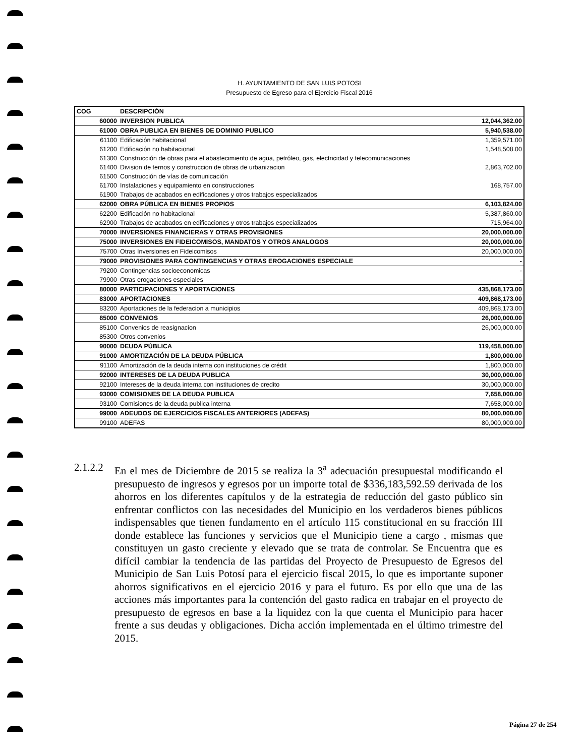H. AYUNTAMIENTO DE SAN LUIS POTOSI
Presupuesto de Egreso para el Ejercicio Fiscal 2016
| COG | DESCRIPCIÓN | |
| --- | --- | --- |
| 60000 | INVERSION PUBLICA | 12,044,362.00 |
| 61000 | OBRA PUBLICA EN BIENES DE DOMINIO PUBLICO | 5,940,538.00 |
| 61100 | Edificación habitacional | 1,359,571.00 |
| 61200 | Edificación no habitacional | 1,548,508.00 |
| 61300 | Construcción de obras para el abastecimiento de agua, petróleo, gas, electricidad y telecomunicaciones | |
| 61400 | Division de ternos y construccion de obras de urbanizacion | 2,863,702.00 |
| 61500 | Construcción de vías de comunicación | |
| 61700 | Instalaciones y equipamiento en construcciones | 168,757.00 |
| 61900 | Trabajos de acabados en edificaciones y otros trabajos especializados | |
| 62000 | OBRA PÚBLICA EN BIENES PROPIOS | 6,103,824.00 |
| 62200 | Edificación no habitacional | 5,387,860.00 |
| 62900 | Trabajos de acabados en edificaciones y otros trabajos especializados | 715,964.00 |
| 70000 | INVERSIONES FINANCIERAS Y OTRAS PROVISIONES | 20,000,000.00 |
| 75000 | INVERSIONES EN FIDEICOMISOS, MANDATOS Y OTROS ANALOGOS | 20,000,000.00 |
| 75700 | Otras Inversiones en Fideicomisos | 20,000,000.00 |
| 79000 | PROVISIONES PARA CONTINGENCIAS Y OTRAS EROGACIONES ESPECIALE | - |
| 79200 | Contingencias socioeconomicas | - |
| 79900 | Otras erogaciones especiales | - |
| 80000 | PARTICIPACIONES Y APORTACIONES | 435,868,173.00 |
| 83000 | APORTACIONES | 409,868,173.00 |
| 83200 | Aportaciones de la federacion a municipios | 409,868,173.00 |
| 85000 | CONVENIOS | 26,000,000.00 |
| 85100 | Convenios de reasignacion | 26,000,000.00 |
| 85300 | Otros convenios | |
| 90000 | DEUDA PÚBLICA | 119,458,000.00 |
| 91000 | AMORTIZACIÓN DE LA DEUDA PÚBLICA | 1,800,000.00 |
| 91100 | Amortización de la deuda interna con instituciones de crédit | 1,800,000.00 |
| 92000 | INTERESES DE LA DEUDA PUBLICA | 30,000,000.00 |
| 92100 | Intereses de la deuda interna con instituciones de credito | 30,000,000.00 |
| 93000 | COMISIONES DE LA DEUDA PUBLICA | 7,658,000.00 |
| 93100 | Comisiones de la deuda publica interna | 7,658,000.00 |
| 99000 | ADEUDOS DE EJERCICIOS FISCALES ANTERIORES (ADEFAS) | 80,000,000.00 |
| 99100 | ADEFAS | 80,000,000.00 |
2.1.2.2
En el mes de Diciembre de 2015 se realiza la 3<sup>a</sup> adecuación presupuestal modificando el presupuesto de ingresos y egresos por un importe total de $336,183,592.59 derivada de los ahorros en los diferentes capítulos y de la estrategia de reducción del gasto público sin enfrentar conflictos con las necesidades del Municipio en los verdaderos bienes públicos indispensables que tienen fundamento en el artículo 115 constitucional en su fracción III donde establece las funciones y servicios que el Municipio tiene a cargo , mismas que constituyen un gasto creciente y elevado que se trata de controlar. Se Encuentra que es difícil cambiar la tendencia de las partidas del Proyecto de Presupuesto de Egresos del Municipio de San Luis Potosí para el ejercicio fiscal 2015, lo que es importante suponer ahorros significativos en el ejercicio 2016 y para el futuro. Es por ello que una de las acciones más importantes para la contención del gasto radica en trabajar en el proyecto de presupuesto de egresos en base a la liquidez con la que cuenta el Municipio para hacer frente a sus deudas y obligaciones. Dicha acción implementada en el último trimestre del 2015.
Página 27 de 254